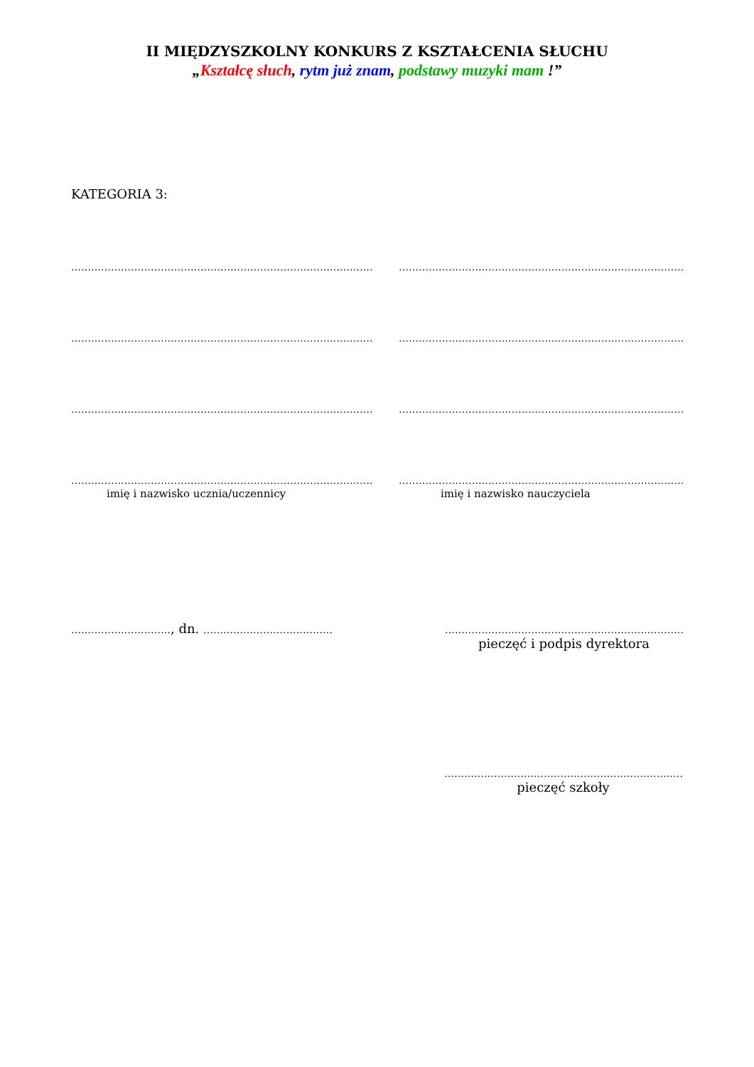II MIĘDZYSZKOLNY KONKURS Z KSZTAŁCENIA SŁUCHU
„Kształcę słuch, rytm już znam, podstawy muzyki mam !”
KATEGORIA 3:
………………………………………………………………………………………… …………………………………………………………………………………
………………………………………………………………………………………… …………………………………………………………………………………
………………………………………………………………………………………… …………………………………………………………………………………
………………………………………………………………………………………… …………………………………………………………………………………
imię i nazwisko ucznia/uczennicy imię i nazwisko nauczyciela
…………………………, dn. ………………………………… ………………………………………………………………
pieczęć i podpis dyrektora
………………………………………………………………
pieczęć szkoły